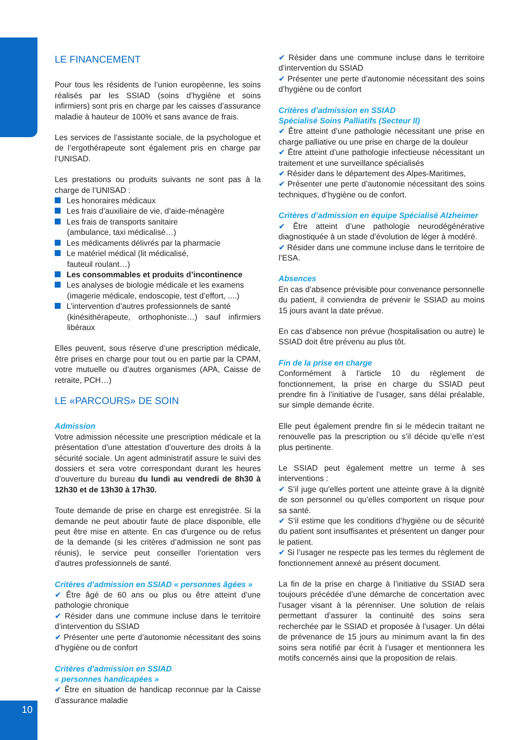LE FINANCEMENT
Pour tous les résidents de l’union européenne, les soins réalisés par les SSIAD (soins d’hygiène et soins infirmiers) sont pris en charge par les caisses d’assurance maladie à hauteur de 100% et sans avance de frais.
Les services de l’assistante sociale, de la psychologue et de l’ergothérapeute sont également pris en charge par l’UNISAD.
Les prestations ou produits suivants ne sont pas à la charge de l’UNISAD :
Les honoraires médicaux
Les frais d’auxiliaire de vie, d’aide-ménagère
Les frais de transports sanitaire
(ambulance, taxi médicalisé…)
Les médicaments délivrés par la pharmacie
Le matériel médical (lit médicalisé,
fauteuil roulant…)
Les consommables et produits d’incontinence
Les analyses de biologie médicale et les examens
(imagerie médicale, endoscopie, test d’effort, ....)
L’intervention d’autres professionnels de santé
(kinésithérapeute, orthophoniste…) sauf infirmiers libéraux
Elles peuvent, sous réserve d’une prescription médicale, être prises en charge pour tout ou en partie par la CPAM, votre mutuelle ou d’autres organismes (APA, Caisse de retraite, PCH…)
LE «PARCOURS» DE SOIN
Admission
Votre admission nécessite une prescription médicale et la présentation d’une attestation d’ouverture des droits à la sécurité sociale. Un agent administratif assure le suivi des dossiers et sera votre correspondant durant les heures d’ouverture du bureau du lundi au vendredi de 8h30 à 12h30 et de 13h30 à 17h30.
Toute demande de prise en charge est enregistrée. Si la demande ne peut aboutir faute de place disponible, elle peut être mise en attente. En cas d'urgence ou de refus de la demande (si les critères d’admission ne sont pas réunis), le service peut conseiller l'orientation vers d'autres professionnels de santé.
Critères d’admission en SSIAD « personnes âgées »
✔ Être âgé de 60 ans ou plus ou être atteint d’une pathologie chronique
✔ Résider dans une commune incluse dans le territoire d’intervention du SSIAD
✔ Présenter une perte d’autonomie nécessitant des soins d’hygiène ou de confort
Critères d’admission en SSIAD
« personnes handicapées »
✔ Être en situation de handicap reconnue par la Caisse d’assurance maladie
✔ Résider dans une commune incluse dans le territoire d’intervention du SSIAD
✔ Présenter une perte d’autonomie nécessitant des soins d’hygiène ou de confort
Critères d’admission en SSIAD
Spécialisé Soins Palliatifs (Secteur II)
✔ Être atteint d’une pathologie nécessitant une prise en charge palliative ou une prise en charge de la douleur
✔ Être atteint d’une pathologie infectieuse nécessitant un traitement et une surveillance spécialisés
✔ Résider dans le département des Alpes-Maritimes,
✔ Présenter une perte d’autonomie nécessitant des soins techniques, d’hygiène ou de confort.
Critères d’admission en équipe Spécialisé Alzheimer
✔ Être atteint d’une pathologie neurodégénérative diagnostiquée à un stade d’évolution de léger à modéré.
✔ Résider dans une commune incluse dans le territoire de l’ESA.
Absences
En cas d’absence prévisible pour convenance personnelle du patient, il conviendra de prévenir le SSIAD au moins 15 jours avant la date prévue.
En cas d’absence non prévue (hospitalisation ou autre) le SSIAD doit être prévenu au plus tôt.
Fin de la prise en charge
Conformément à l’article 10 du règlement de fonctionnement, la prise en charge du SSIAD peut prendre fin à l’initiative de l’usager, sans délai préalable, sur simple demande écrite.
Elle peut également prendre fin si le médecin traitant ne renouvelle pas la prescription ou s’il décide qu’elle n’est plus pertinente.
Le SSIAD peut également mettre un terme à ses interventions :
✔ S’il juge qu’elles portent une atteinte grave à la dignité de son personnel ou qu’elles comportent un risque pour sa santé.
✔ S’il estime que les conditions d’hygiène ou de sécurité du patient sont insuffisantes et présentent un danger pour le patient.
✔ Si l’usager ne respecte pas les termes du règlement de fonctionnement annexé au présent document.
La fin de la prise en charge à l’initiative du SSIAD sera toujours précédée d’une démarche de concertation avec l’usager visant à la pérenniser. Une solution de relais permettant d’assurer la continuité des soins sera recherchée par le SSIAD et proposée à l’usager. Un délai de prévenance de 15 jours au minimum avant la fin des soins sera notifié par écrit à l’usager et mentionnera les motifs concernés ainsi que la proposition de relais.
10